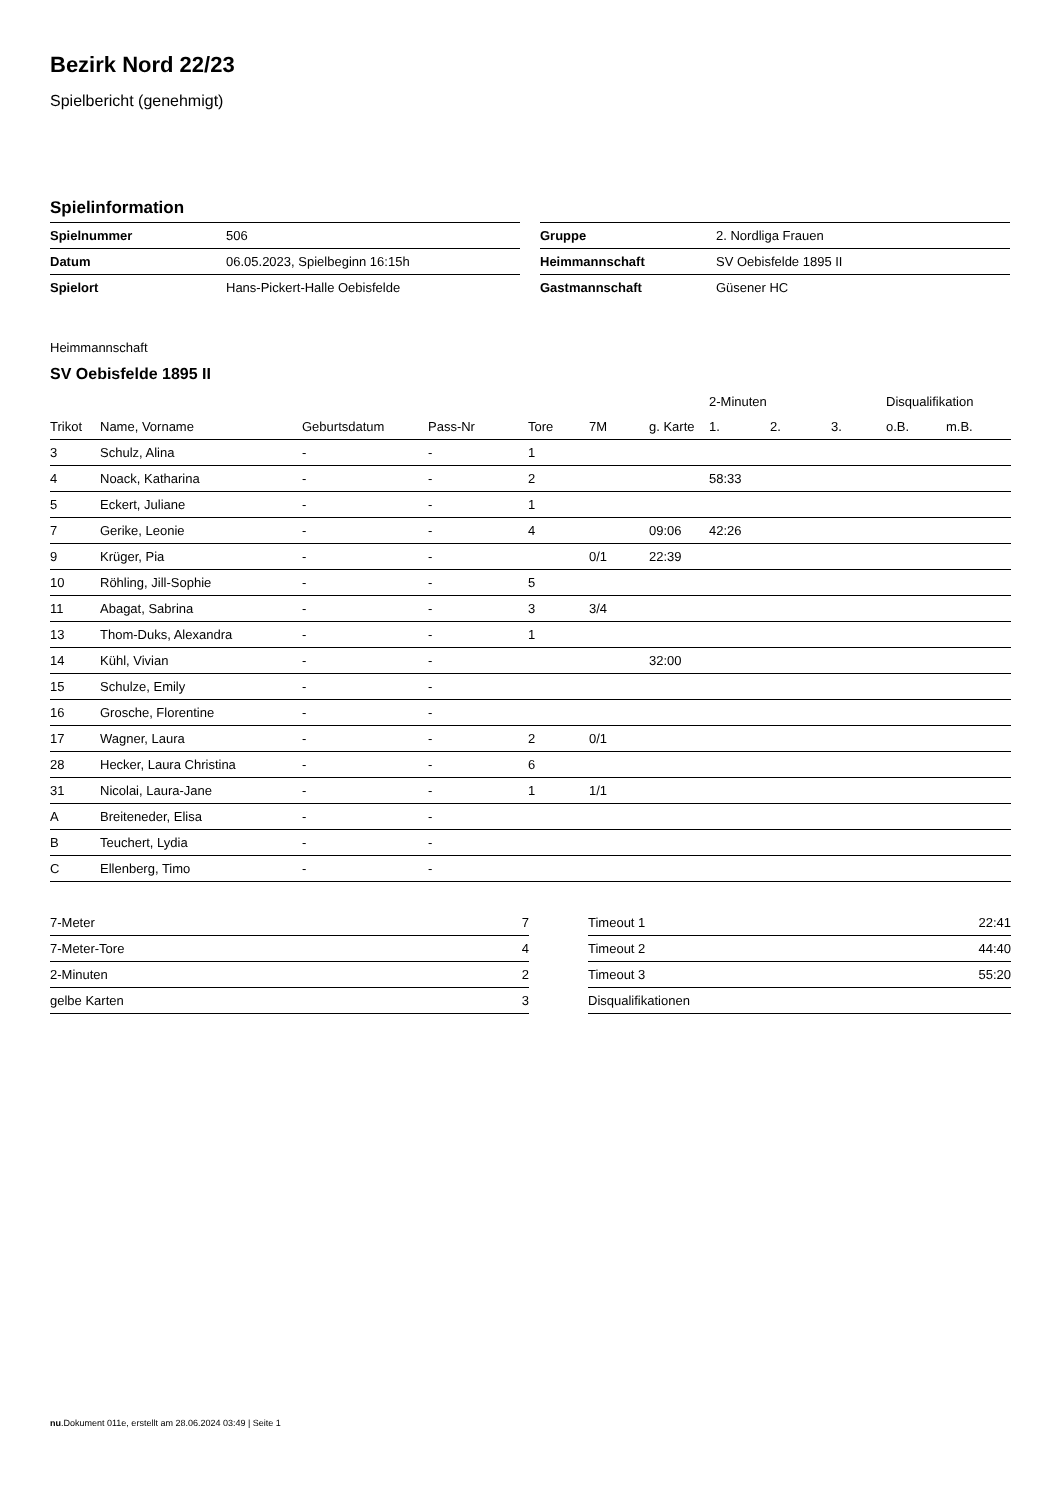Bezirk Nord 22/23
Spielbericht (genehmigt)
Spielinformation
| Spielnummer | 506 |
| Datum | 06.05.2023, Spielbeginn 16:15h |
| Spielort | Hans-Pickert-Halle Oebisfelde |
| Gruppe | 2. Nordliga Frauen |
| Heimmannschaft | SV Oebisfelde 1895 II |
| Gastmannschaft | Güsener HC |
Heimmannschaft
SV Oebisfelde 1895 II
| | | | | | | | 2-Minuten | | | Disqualifikation | |
| --- | --- | --- | --- | --- | --- | --- | --- | --- | --- | --- | --- |
| Trikot | Name, Vorname | Geburtsdatum | Pass-Nr | Tore | 7M | g. Karte | 1. | 2. | 3. | o.B. | m.B. |
| 3 | Schulz, Alina | - | - | 1 | | | | | | | |
| 4 | Noack, Katharina | - | - | 2 | | | 58:33 | | | | |
| 5 | Eckert, Juliane | - | - | 1 | | | | | | | |
| 7 | Gerike, Leonie | - | - | 4 | | 09:06 | 42:26 | | | | |
| 9 | Krüger, Pia | - | - | | 0/1 | 22:39 | | | | | |
| 10 | Röhling, Jill-Sophie | - | - | 5 | | | | | | | |
| 11 | Abagat, Sabrina | - | - | 3 | 3/4 | | | | | | |
| 13 | Thom-Duks, Alexandra | - | - | 1 | | | | | | | |
| 14 | Kühl, Vivian | - | - | | | 32:00 | | | | | |
| 15 | Schulze, Emily | - | - | | | | | | | | |
| 16 | Grosche, Florentine | - | - | | | | | | | | |
| 17 | Wagner, Laura | - | - | 2 | 0/1 | | | | | | |
| 28 | Hecker, Laura Christina | - | - | 6 | | | | | | | |
| 31 | Nicolai, Laura-Jane | - | - | 1 | 1/1 | | | | | | |
| A | Breiteneder, Elisa | - | - | | | | | | | | |
| B | Teuchert, Lydia | - | - | | | | | | | | |
| C | Ellenberg, Timo | - | - | | | | | | | | |
| 7-Meter | 7 |
| 7-Meter-Tore | 4 |
| 2-Minuten | 2 |
| gelbe Karten | 3 |
| Timeout 1 | 22:41 |
| Timeout 2 | 44:40 |
| Timeout 3 | 55:20 |
| Disqualifikationen | |
nu.Dokument 011e, erstellt am 28.06.2024 03:49 | Seite 1